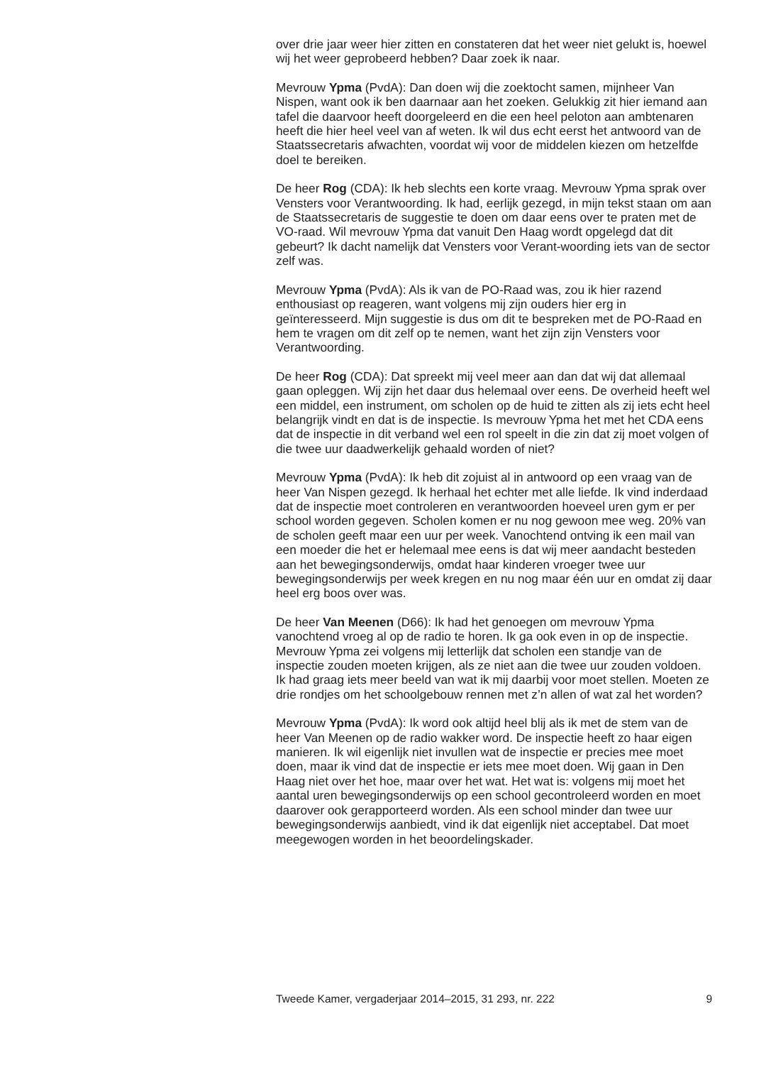over drie jaar weer hier zitten en constateren dat het weer niet gelukt is, hoewel wij het weer geprobeerd hebben? Daar zoek ik naar.
Mevrouw Ypma (PvdA): Dan doen wij die zoektocht samen, mijnheer Van Nispen, want ook ik ben daarnaar aan het zoeken. Gelukkig zit hier iemand aan tafel die daarvoor heeft doorgeleerd en die een heel peloton aan ambtenaren heeft die hier heel veel van af weten. Ik wil dus echt eerst het antwoord van de Staatssecretaris afwachten, voordat wij voor de middelen kiezen om hetzelfde doel te bereiken.
De heer Rog (CDA): Ik heb slechts een korte vraag. Mevrouw Ypma sprak over Vensters voor Verantwoording. Ik had, eerlijk gezegd, in mijn tekst staan om aan de Staatssecretaris de suggestie te doen om daar eens over te praten met de VO-raad. Wil mevrouw Ypma dat vanuit Den Haag wordt opgelegd dat dit gebeurt? Ik dacht namelijk dat Vensters voor Verant-woording iets van de sector zelf was.
Mevrouw Ypma (PvdA): Als ik van de PO-Raad was, zou ik hier razend enthousiast op reageren, want volgens mij zijn ouders hier erg in geïnteresseerd. Mijn suggestie is dus om dit te bespreken met de PO-Raad en hem te vragen om dit zelf op te nemen, want het zijn zijn Vensters voor Verantwoording.
De heer Rog (CDA): Dat spreekt mij veel meer aan dan dat wij dat allemaal gaan opleggen. Wij zijn het daar dus helemaal over eens. De overheid heeft wel een middel, een instrument, om scholen op de huid te zitten als zij iets echt heel belangrijk vindt en dat is de inspectie. Is mevrouw Ypma het met het CDA eens dat de inspectie in dit verband wel een rol speelt in die zin dat zij moet volgen of die twee uur daadwerkelijk gehaald worden of niet?
Mevrouw Ypma (PvdA): Ik heb dit zojuist al in antwoord op een vraag van de heer Van Nispen gezegd. Ik herhaal het echter met alle liefde. Ik vind inderdaad dat de inspectie moet controleren en verantwoorden hoeveel uren gym er per school worden gegeven. Scholen komen er nu nog gewoon mee weg. 20% van de scholen geeft maar een uur per week. Vanochtend ontving ik een mail van een moeder die het er helemaal mee eens is dat wij meer aandacht besteden aan het bewegingsonderwijs, omdat haar kinderen vroeger twee uur bewegingsonderwijs per week kregen en nu nog maar één uur en omdat zij daar heel erg boos over was.
De heer Van Meenen (D66): Ik had het genoegen om mevrouw Ypma vanochtend vroeg al op de radio te horen. Ik ga ook even in op de inspectie. Mevrouw Ypma zei volgens mij letterlijk dat scholen een standje van de inspectie zouden moeten krijgen, als ze niet aan die twee uur zouden voldoen. Ik had graag iets meer beeld van wat ik mij daarbij voor moet stellen. Moeten ze drie rondjes om het schoolgebouw rennen met z’n allen of wat zal het worden?
Mevrouw Ypma (PvdA): Ik word ook altijd heel blij als ik met de stem van de heer Van Meenen op de radio wakker word. De inspectie heeft zo haar eigen manieren. Ik wil eigenlijk niet invullen wat de inspectie er precies mee moet doen, maar ik vind dat de inspectie er iets mee moet doen. Wij gaan in Den Haag niet over het hoe, maar over het wat. Het wat is: volgens mij moet het aantal uren bewegingsonderwijs op een school gecontroleerd worden en moet daarover ook gerapporteerd worden. Als een school minder dan twee uur bewegingsonderwijs aanbiedt, vind ik dat eigenlijk niet acceptabel. Dat moet meegewogen worden in het beoordelingskader.
Tweede Kamer, vergaderjaar 2014–2015, 31 293, nr. 222 9